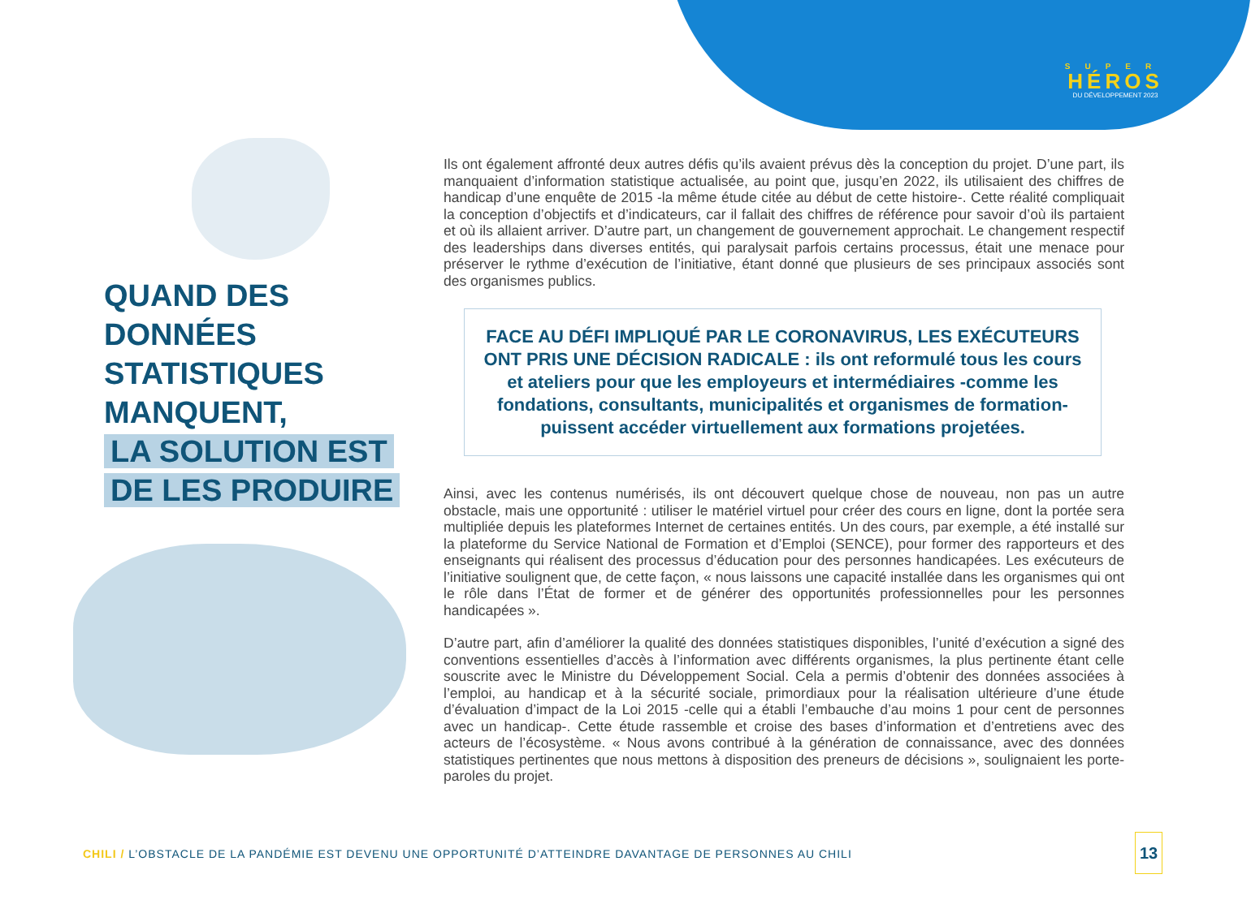SUPER
HÉROS
DU DÉVELOPPEMENT 2023
QUAND DES DONNÉES STATISTIQUES MANQUENT,
LA SOLUTION EST
DE LES PRODUIRE
Ils ont également affronté deux autres défis qu’ils avaient prévus dès la conception du projet. D’une part, ils manquaient d’information statistique actualisée, au point que, jusqu’en 2022, ils utilisaient des chiffres de handicap d’une enquête de 2015 -la même étude citée au début de cette histoire-. Cette réalité compliquait la conception d’objectifs et d’indicateurs, car il fallait des chiffres de référence pour savoir d’où ils partaient et où ils allaient arriver. D’autre part, un changement de gouvernement approchait. Le changement respectif des leaderships dans diverses entités, qui paralysait parfois certains processus, était une menace pour préserver le rythme d’exécution de l’initiative, étant donné que plusieurs de ses principaux associés sont des organismes publics.
FACE AU DÉFI IMPLIQUÉ PAR LE CORONAVIRUS, LES EXÉCUTEURS ONT PRIS UNE DÉCISION RADICALE : ils ont reformulé tous les cours et ateliers pour que les employeurs et intermédiaires -comme les fondations, consultants, municipalités et organismes de formation- puissent accéder virtuellement aux formations projetées.
Ainsi, avec les contenus numérisés, ils ont découvert quelque chose de nouveau, non pas un autre obstacle, mais une opportunité : utiliser le matériel virtuel pour créer des cours en ligne, dont la portée sera multipliée depuis les plateformes Internet de certaines entités. Un des cours, par exemple, a été installé sur la plateforme du Service National de Formation et d’Emploi (SENCE), pour former des rapporteurs et des enseignants qui réalisent des processus d’éducation pour des personnes handicapées. Les exécuteurs de l’initiative soulignent que, de cette façon, « nous laissons une capacité installée dans les organismes qui ont le rôle dans l’État de former et de générer des opportunités professionnelles pour les personnes handicapées ».
D’autre part, afin d’améliorer la qualité des données statistiques disponibles, l’unité d’exécution a signé des conventions essentielles d’accès à l’information avec différents organismes, la plus pertinente étant celle souscrite avec le Ministre du Développement Social. Cela a permis d’obtenir des données associées à l’emploi, au handicap et à la sécurité sociale, primordiaux pour la réalisation ultérieure d’une étude d’évaluation d’impact de la Loi 2015 -celle qui a établi l’embauche d’au moins 1 pour cent de personnes avec un handicap-. Cette étude rassemble et croise des bases d’information et d’entretiens avec des acteurs de l’écosystème. « Nous avons contribué à la génération de connaissance, avec des données statistiques pertinentes que nous mettons à disposition des preneurs de décisions », soulignaient les porte-paroles du projet.
CHILI / L’OBSTACLE DE LA PANDÉMIE EST DEVENU UNE OPPORTUNITÉ D’ATTEINDRE DAVANTAGE DE PERSONNES AU CHILI
13